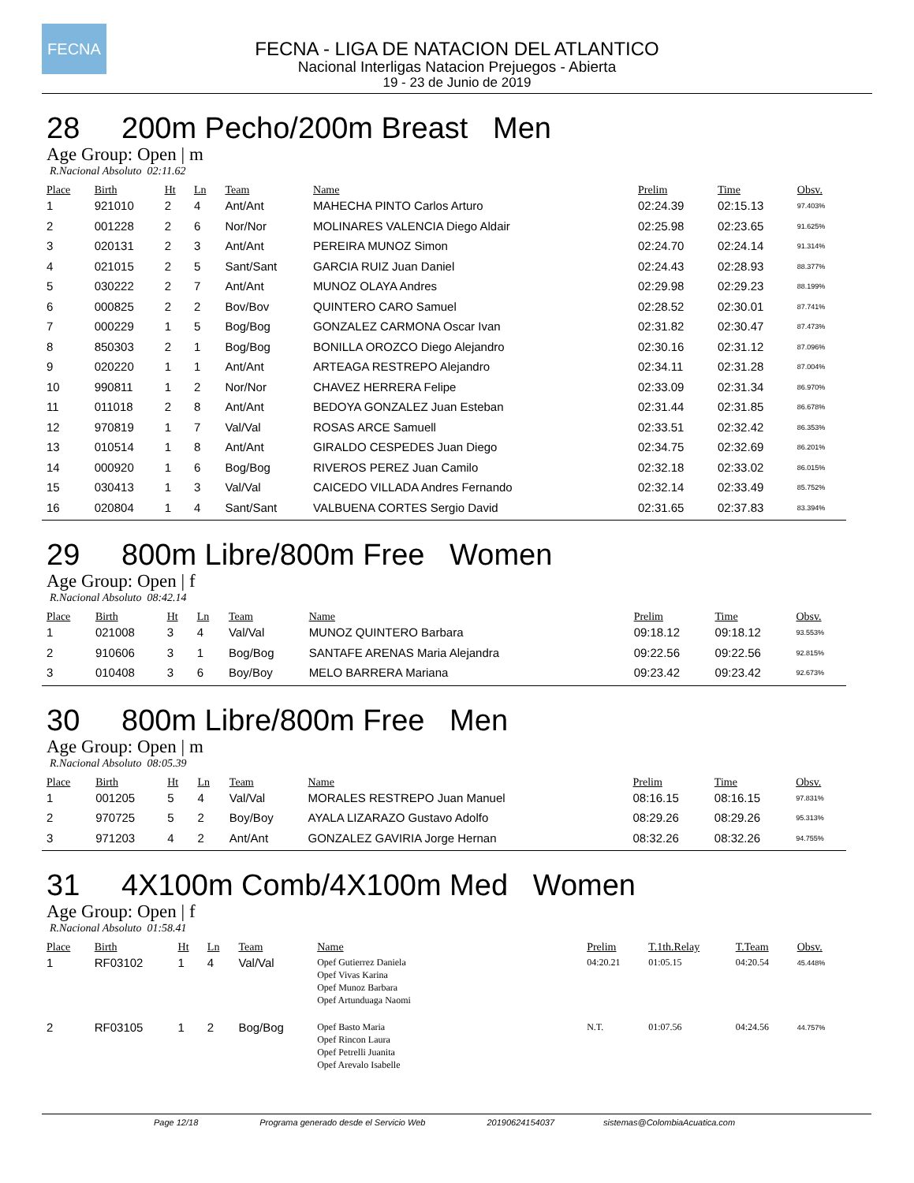FECNA
FECNA - LIGA DE NATACION DEL ATLANTICO
Nacional Interligas Natacion Prejuegos - Abierta
19 - 23 de Junio de 2019
28 200m Pecho/200m Breast Men
Age Group: Open | m
R.Nacional Absoluto 02:11.62
| Place | Birth | Ht | Ln | Team | Name | Prelim | Time | Obsv. |
| --- | --- | --- | --- | --- | --- | --- | --- | --- |
| 1 | 921010 | 2 | 4 | Ant/Ant | MAHECHA PINTO Carlos Arturo | 02:24.39 | 02:15.13 | 97.403% |
| 2 | 001228 | 2 | 6 | Nor/Nor | MOLINARES VALENCIA Diego Aldair | 02:25.98 | 02:23.65 | 91.625% |
| 3 | 020131 | 2 | 3 | Ant/Ant | PEREIRA MUNOZ Simon | 02:24.70 | 02:24.14 | 91.314% |
| 4 | 021015 | 2 | 5 | Sant/Sant | GARCIA RUIZ Juan Daniel | 02:24.43 | 02:28.93 | 88.377% |
| 5 | 030222 | 2 | 7 | Ant/Ant | MUNOZ OLAYA Andres | 02:29.98 | 02:29.23 | 88.199% |
| 6 | 000825 | 2 | 2 | Bov/Bov | QUINTERO CARO Samuel | 02:28.52 | 02:30.01 | 87.741% |
| 7 | 000229 | 1 | 5 | Bog/Bog | GONZALEZ CARMONA Oscar Ivan | 02:31.82 | 02:30.47 | 87.473% |
| 8 | 850303 | 2 | 1 | Bog/Bog | BONILLA OROZCO Diego Alejandro | 02:30.16 | 02:31.12 | 87.096% |
| 9 | 020220 | 1 | 1 | Ant/Ant | ARTEAGA RESTREPO Alejandro | 02:34.11 | 02:31.28 | 87.004% |
| 10 | 990811 | 1 | 2 | Nor/Nor | CHAVEZ HERRERA Felipe | 02:33.09 | 02:31.34 | 86.970% |
| 11 | 011018 | 2 | 8 | Ant/Ant | BEDOYA GONZALEZ Juan Esteban | 02:31.44 | 02:31.85 | 86.678% |
| 12 | 970819 | 1 | 7 | Val/Val | ROSAS ARCE Samuell | 02:33.51 | 02:32.42 | 86.353% |
| 13 | 010514 | 1 | 8 | Ant/Ant | GIRALDO CESPEDES Juan Diego | 02:34.75 | 02:32.69 | 86.201% |
| 14 | 000920 | 1 | 6 | Bog/Bog | RIVEROS PEREZ Juan Camilo | 02:32.18 | 02:33.02 | 86.015% |
| 15 | 030413 | 1 | 3 | Val/Val | CAICEDO VILLADA Andres Fernando | 02:32.14 | 02:33.49 | 85.752% |
| 16 | 020804 | 1 | 4 | Sant/Sant | VALBUENA CORTES Sergio David | 02:31.65 | 02:37.83 | 83.394% |
29 800m Libre/800m Free Women
Age Group: Open | f
R.Nacional Absoluto 08:42.14
| Place | Birth | Ht | Ln | Team | Name | Prelim | Time | Obsv. |
| --- | --- | --- | --- | --- | --- | --- | --- | --- |
| 1 | 021008 | 3 | 4 | Val/Val | MUNOZ QUINTERO Barbara | 09:18.12 | 09:18.12 | 93.553% |
| 2 | 910606 | 3 | 1 | Bog/Bog | SANTAFE ARENAS Maria Alejandra | 09:22.56 | 09:22.56 | 92.815% |
| 3 | 010408 | 3 | 6 | Boy/Boy | MELO BARRERA Mariana | 09:23.42 | 09:23.42 | 92.673% |
30 800m Libre/800m Free Men
Age Group: Open | m
R.Nacional Absoluto 08:05.39
| Place | Birth | Ht | Ln | Team | Name | Prelim | Time | Obsv. |
| --- | --- | --- | --- | --- | --- | --- | --- | --- |
| 1 | 001205 | 5 | 4 | Val/Val | MORALES RESTREPO Juan Manuel | 08:16.15 | 08:16.15 | 97.831% |
| 2 | 970725 | 5 | 2 | Boy/Boy | AYALA LIZARAZO Gustavo Adolfo | 08:29.26 | 08:29.26 | 95.313% |
| 3 | 971203 | 4 | 2 | Ant/Ant | GONZALEZ GAVIRIA Jorge Hernan | 08:32.26 | 08:32.26 | 94.755% |
31 4X100m Comb/4X100m Med Women
Age Group: Open | f
R.Nacional Absoluto 01:58.41
| Place | Birth | Ht | Ln | Team | Name | Prelim | T.1th.Relay | T.Team | Obsv. |
| --- | --- | --- | --- | --- | --- | --- | --- | --- | --- |
| 1 | RF03102 | 1 | 4 | Val/Val | Opef Gutierrez Daniela Opef Vivas Karina Opef Munoz Barbara Opef Artunduaga Naomi | 04:20.21 | 01:05.15 | 04:20.54 | 45.448% |
| 2 | RF03105 | 1 | 2 | Bog/Bog | Opef Basto Maria Opef Rincon Laura Opef Petrelli Juanita Opef Arevalo Isabelle | N.T. | 01:07.56 | 04:24.56 | 44.757% |
Page 12/18 Programa generado desde el Servicio Web 20190624154037 sistemas@ColombiaAcuatica.com